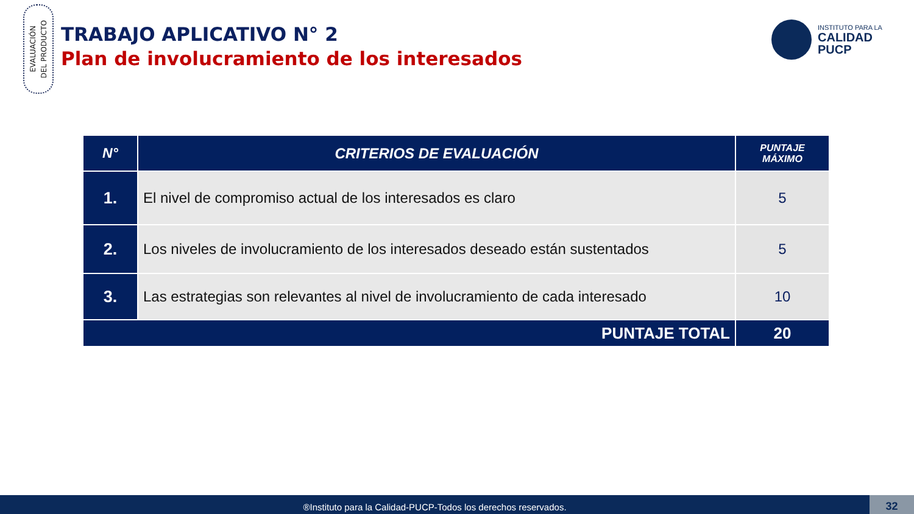EVALUACIÓN
DEL PRODUCTO
TRABAJO APLICATIVO N° 2
Plan de involucramiento de los interesados
INSTITUTO PARA LA
CALIDAD
PUCP
| N° | CRITERIOS DE EVALUACIÓN | PUNTAJE MÁXIMO |
| --- | --- | --- |
| 1. | El nivel de compromiso actual de los interesados es claro | 5 |
| 2. | Los niveles de involucramiento de los interesados deseado están sustentados | 5 |
| 3. | Las estrategias son relevantes al nivel de involucramiento de cada interesado | 10 |
| PUNTAJE TOTAL | | 20 |
®Instituto para la Calidad-PUCP-Todos los derechos reservados. 32